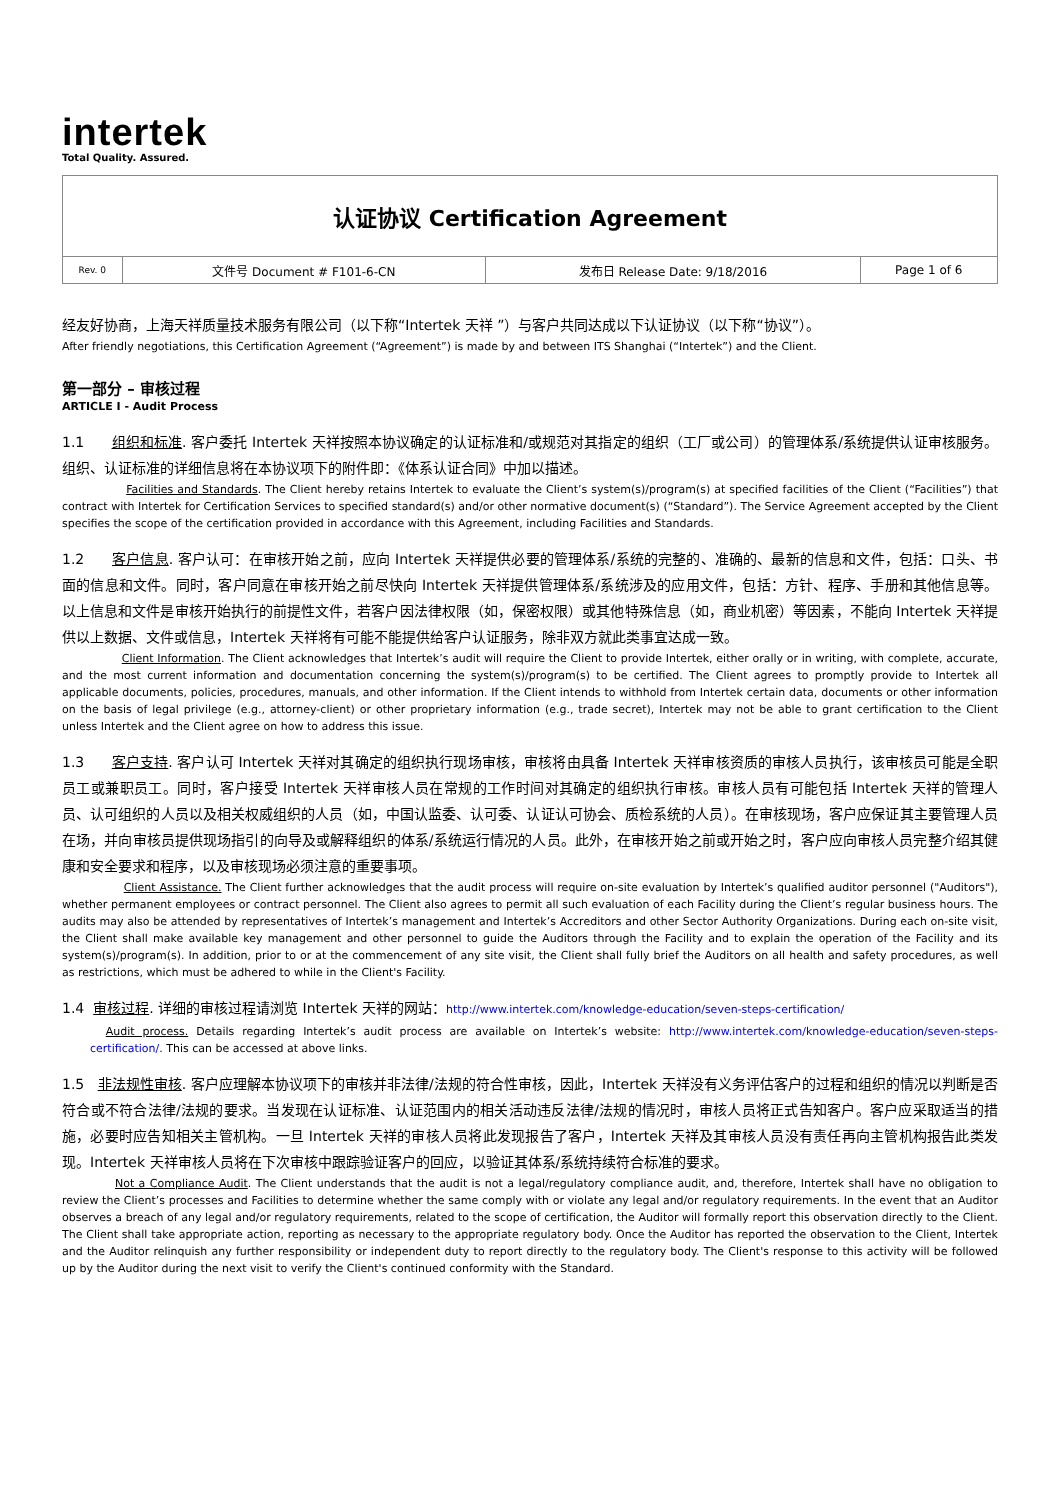intertek
Total Quality. Assured.
| 认证协议 Certification Agreement | | | |
| Rev. 0 | 文件号 Document # F101-6-CN | 发布日 Release Date: 9/18/2016 | Page 1 of 6 |
经友好协商，上海天祥质量技术服务有限公司（以下称“Intertek 天祥 ”）与客户共同达成以下认证协议（以下称“协议”）。
After friendly negotiations, this Certification Agreement (“Agreement”) is made by and between ITS Shanghai (“Intertek”) and the Client.
第一部分 – 审核过程
ARTICLE I - Audit Process
1.1 组织和标准. 客户委托 Intertek 天祥按照本协议确定的认证标准和/或规范对其指定的组织（工厂或公司）的管理体系/系统提供认证审核服务。组织、认证标准的详细信息将在本协议项下的附件即：《体系认证合同》中加以描述。
Facilities and Standards. The Client hereby retains Intertek to evaluate the Client’s system(s)/program(s) at specified facilities of the Client (“Facilities”) that contract with Intertek for Certification Services to specified standard(s) and/or other normative document(s) (“Standard”). The Service Agreement accepted by the Client specifies the scope of the certification provided in accordance with this Agreement, including Facilities and Standards.
1.2 客户信息. 客户认可：在审核开始之前，应向 Intertek 天祥提供必要的管理体系/系统的完整的、准确的、最新的信息和文件，包括：口头、书面的信息和文件。同时，客户同意在审核开始之前尽快向 Intertek 天祥提供管理体系/系统涉及的应用文件，包括：方针、程序、手册和其他信息等。以上信息和文件是审核开始执行的前提性文件，若客户因法律权限（如，保密权限）或其他特殊信息（如，商业机密）等因素，不能向 Intertek 天祥提供以上数据、文件或信息，Intertek 天祥将有可能不能提供给客户认证服务，除非双方就此类事宜达成一致。
Client Information. The Client acknowledges that Intertek’s audit will require the Client to provide Intertek, either orally or in writing, with complete, accurate, and the most current information and documentation concerning the system(s)/program(s) to be certified. The Client agrees to promptly provide to Intertek all applicable documents, policies, procedures, manuals, and other information. If the Client intends to withhold from Intertek certain data, documents or other information on the basis of legal privilege (e.g., attorney-client) or other proprietary information (e.g., trade secret), Intertek may not be able to grant certification to the Client unless Intertek and the Client agree on how to address this issue.
1.3 客户支持. 客户认可 Intertek 天祥对其确定的组织执行现场审核，审核将由具备 Intertek 天祥审核资质的审核人员执行，该审核员可能是全职员工或兼职员工。同时，客户接受 Intertek 天祥审核人员在常规的工作时间对其确定的组织执行审核。审核人员有可能包括 Intertek 天祥的管理人员、认可组织的人员以及相关权威组织的人员（如，中国认监委、认可委、认证认可协会、质检系统的人员）。在审核现场，客户应保证其主要管理人员在场，并向审核员提供现场指引的向导及或解释组织的体系/系统运行情况的人员。此外，在审核开始之前或开始之时，客户应向审核人员完整介绍其健康和安全要求和程序，以及审核现场必须注意的重要事项。
Client Assistance. The Client further acknowledges that the audit process will require on-site evaluation by Intertek’s qualified auditor personnel ("Auditors"), whether permanent employees or contract personnel. The Client also agrees to permit all such evaluation of each Facility during the Client’s regular business hours. The audits may also be attended by representatives of Intertek’s management and Intertek’s Accreditors and other Sector Authority Organizations. During each on-site visit, the Client shall make available key management and other personnel to guide the Auditors through the Facility and to explain the operation of the Facility and its system(s)/program(s). In addition, prior to or at the commencement of any site visit, the Client shall fully brief the Auditors on all health and safety procedures, as well as restrictions, which must be adhered to while in the Client's Facility.
1.4 审核过程. 详细的审核过程请浏览 Intertek 天祥的网站：http://www.intertek.com/knowledge-education/seven-steps-certification/
Audit process. Details regarding Intertek’s audit process are available on Intertek’s website: http://www.intertek.com/knowledge-education/seven-steps-certification/. This can be accessed at above links.
1.5 非法规性审核. 客户应理解本协议项下的审核并非法律/法规的符合性审核，因此，Intertek 天祥没有义务评估客户的过程和组织的情况以判断是否符合或不符合法律/法规的要求。当发现在认证标准、认证范围内的相关活动违反法律/法规的情况时，审核人员将正式告知客户。客户应采取适当的措施，必要时应告知相关主管机构。一旦 Intertek 天祥的审核人员将此发现报告了客户，Intertek 天祥及其审核人员没有责任再向主管机构报告此类发现。Intertek 天祥审核人员将在下次审核中跟踪验证客户的回应，以验证其体系/系统持续符合标准的要求。
Not a Compliance Audit. The Client understands that the audit is not a legal/regulatory compliance audit, and, therefore, Intertek shall have no obligation to review the Client’s processes and Facilities to determine whether the same comply with or violate any legal and/or regulatory requirements. In the event that an Auditor observes a breach of any legal and/or regulatory requirements, related to the scope of certification, the Auditor will formally report this observation directly to the Client. The Client shall take appropriate action, reporting as necessary to the appropriate regulatory body. Once the Auditor has reported the observation to the Client, Intertek and the Auditor relinquish any further responsibility or independent duty to report directly to the regulatory body. The Client's response to this activity will be followed up by the Auditor during the next visit to verify the Client's continued conformity with the Standard.